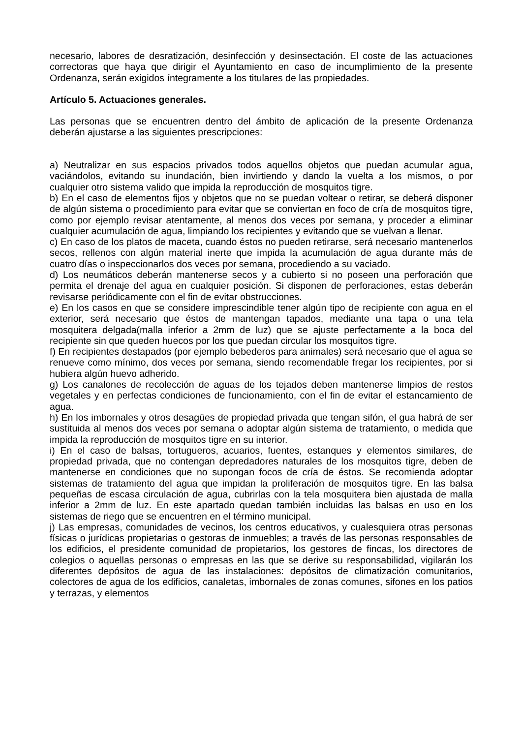necesario, labores de desratización, desinfección y desinsectación. El coste de las actuaciones correctoras que haya que dirigir el Ayuntamiento en caso de incumplimiento de la presente Ordenanza, serán exigidos íntegramente a los titulares de las propiedades.
Artículo 5. Actuaciones generales.
Las personas que se encuentren dentro del ámbito de aplicación de la presente Ordenanza deberán ajustarse a las siguientes prescripciones:
a) Neutralizar en sus espacios privados todos aquellos objetos que puedan acumular agua, vaciándolos, evitando su inundación, bien invirtiendo y dando la vuelta a los mismos, o por cualquier otro sistema valido que impida la reproducción de mosquitos tigre.
b) En el caso de elementos fijos y objetos que no se puedan voltear o retirar, se deberá disponer de algún sistema o procedimiento para evitar que se conviertan en foco de cría de mosquitos tigre, como por ejemplo revisar atentamente, al menos dos veces por semana, y proceder a eliminar cualquier acumulación de agua, limpiando los recipientes y evitando que se vuelvan a llenar.
c) En caso de los platos de maceta, cuando éstos no pueden retirarse, será necesario mantenerlos secos, rellenos con algún material inerte que impida la acumulación de agua durante más de cuatro días o inspeccionarlos dos veces por semana, procediendo a su vaciado.
d) Los neumáticos deberán mantenerse secos y a cubierto si no poseen una perforación que permita el drenaje del agua en cualquier posición. Si disponen de perforaciones, estas deberán revisarse periódicamente con el fin de evitar obstrucciones.
e) En los casos en que se considere imprescindible tener algún tipo de recipiente con agua en el exterior, será necesario que éstos de mantengan tapados, mediante una tapa o una tela mosquitera delgada(malla inferior a 2mm de luz) que se ajuste perfectamente a la boca del recipiente sin que queden huecos por los que puedan circular los mosquitos tigre.
f) En recipientes destapados (por ejemplo bebederos para animales) será necesario que el agua se renueve como mínimo, dos veces por semana, siendo recomendable fregar los recipientes, por si hubiera algún huevo adherido.
g) Los canalones de recolección de aguas de los tejados deben mantenerse limpios de restos vegetales y en perfectas condiciones de funcionamiento, con el fin de evitar el estancamiento de agua.
h) En los imbornales y otros desagües de propiedad privada que tengan sifón, el gua habrá de ser sustituida al menos dos veces por semana o adoptar algún sistema de tratamiento, o medida que impida la reproducción de mosquitos tigre en su interior.
i) En el caso de balsas, tortugueros, acuarios, fuentes, estanques y elementos similares, de propiedad privada, que no contengan depredadores naturales de los mosquitos tigre, deben de mantenerse en condiciones que no supongan focos de cría de éstos. Se recomienda adoptar sistemas de tratamiento del agua que impidan la proliferación de mosquitos tigre. En las balsa pequeñas de escasa circulación de agua, cubrirlas con la tela mosquitera bien ajustada de malla inferior a 2mm de luz. En este apartado quedan también incluidas las balsas en uso en los sistemas de riego que se encuentren en el término municipal.
j) Las empresas, comunidades de vecinos, los centros educativos, y cualesquiera otras personas físicas o jurídicas propietarias o gestoras de inmuebles; a través de las personas responsables de los edificios, el presidente comunidad de propietarios, los gestores de fincas, los directores de colegios o aquellas personas o empresas en las que se derive su responsabilidad, vigilarán los diferentes depósitos de agua de las instalaciones: depósitos de climatización comunitarios, colectores de agua de los edificios, canaletas, imbornales de zonas comunes, sifones en los patios y terrazas, y elementos